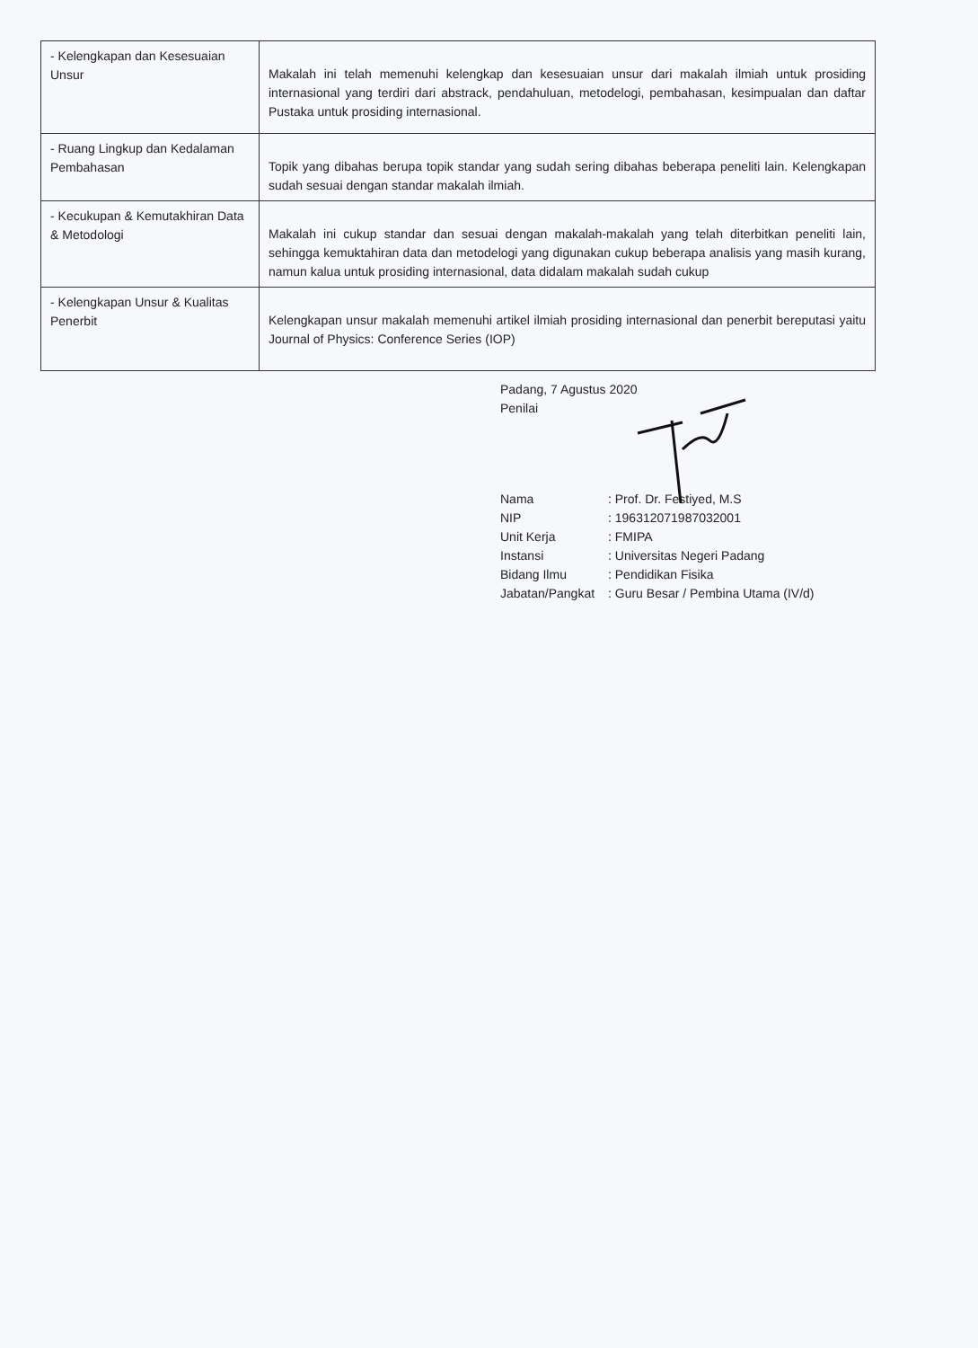| - Kelengkapan dan Kesesuaian Unsur | Makalah ini telah memenuhi kelengkap dan kesesuaian unsur dari makalah ilmiah untuk prosiding internasional yang terdiri dari abstrack, pendahuluan, metodelogi, pembahasan, kesimpualan dan daftar Pustaka untuk prosiding internasional. |
| - Ruang Lingkup dan Kedalaman Pembahasan | Topik yang dibahas berupa topik standar yang sudah sering dibahas beberapa peneliti lain. Kelengkapan sudah sesuai dengan standar makalah ilmiah. |
| - Kecukupan & Kemutakhiran Data & Metodologi | Makalah ini cukup standar dan sesuai dengan makalah-makalah yang telah diterbitkan peneliti lain, sehingga kemuktahiran data dan metodelogi yang digunakan cukup beberapa analisis yang masih kurang, namun kalua untuk prosiding internasional, data didalam makalah sudah cukup |
| - Kelengkapan Unsur & Kualitas Penerbit | Kelengkapan unsur makalah memenuhi artikel ilmiah prosiding internasional dan penerbit bereputasi yaitu Journal of Physics: Conference Series (IOP) |
Padang, 7 Agustus 2020
Penilai
Nama: Prof. Dr. Festiyed, M.S NIP: 196312071987032001 Unit Kerja: FMIPA Instansi: Universitas Negeri Padang Bidang Ilmu: Pendidikan Fisika Jabatan/Pangkat: Guru Besar / Pembina Utama (IV/d)